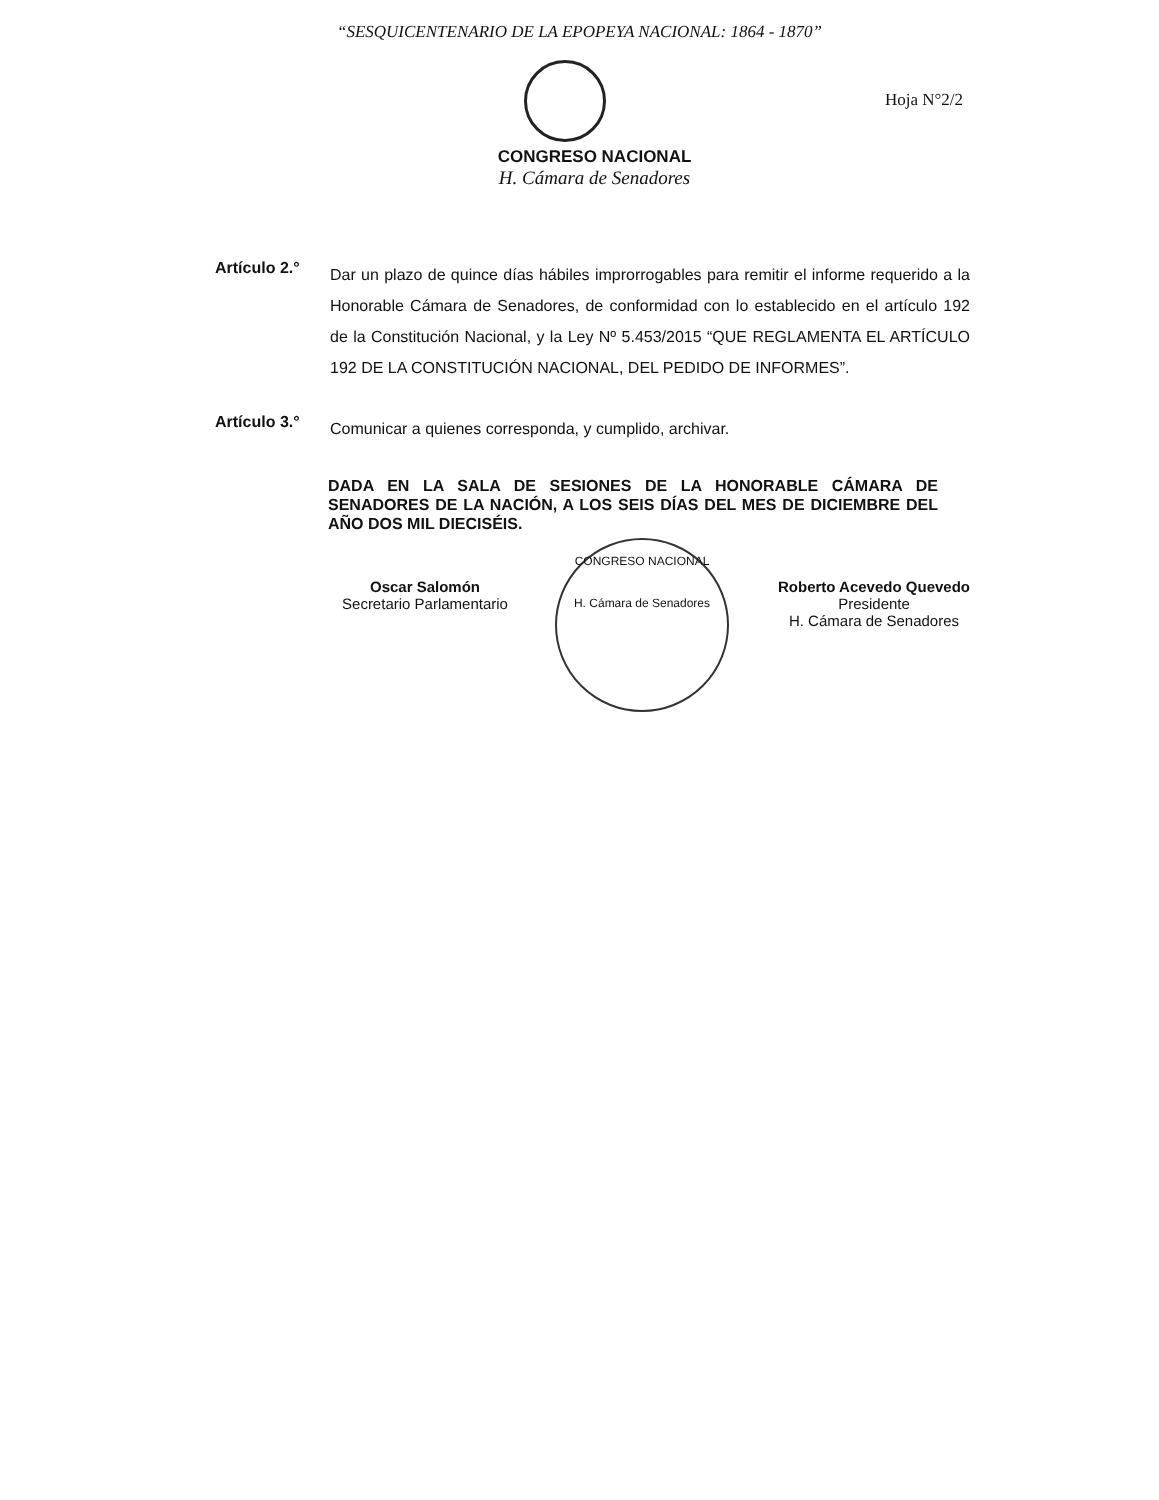“SESQUICENTENARIO DE LA EPOPEYA NACIONAL: 1864 - 1870”
Hoja N°2/2
CONGRESO NACIONAL
H. Cámara de Senadores
Artículo 2.°
Dar un plazo de quince días hábiles improrrogables para remitir el informe requerido a la Honorable Cámara de Senadores, de conformidad con lo establecido en el artículo 192 de la Constitución Nacional, y la Ley Nº 5.453/2015 “QUE REGLAMENTA EL ARTÍCULO 192 DE LA CONSTITUCIÓN NACIONAL, DEL PEDIDO DE INFORMES”.
Artículo 3.°
Comunicar a quienes corresponda, y cumplido, archivar.
DADA EN LA SALA DE SESIONES DE LA HONORABLE CÁMARA DE SENADORES DE LA NACIÓN, A LOS SEIS DÍAS DEL MES DE DICIEMBRE DEL AÑO DOS MIL DIECISÉIS.
Oscar Salomón
Secretario Parlamentario
CONGRESO NACIONAL
H. Cámara de Senadores
Roberto Acevedo Quevedo
Presidente
H. Cámara de Senadores